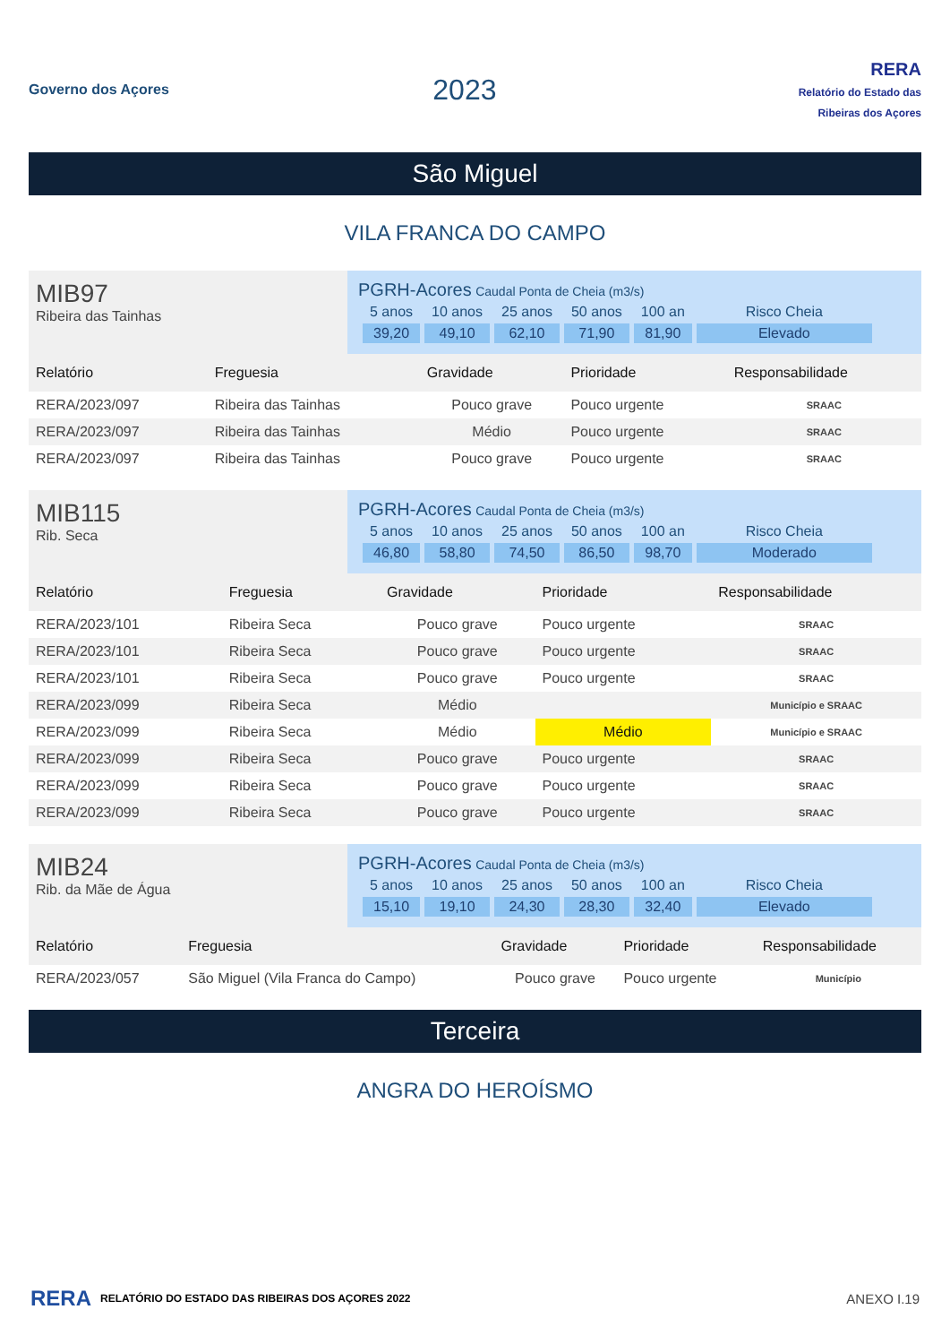Governo dos Açores
2023
RERA
Relatório do Estado das Ribeiras dos Açores
São Miguel
VILA FRANCA DO CAMPO
MIB97
Ribeira das Tainhas
PGRH-Acores Caudal Ponta de Cheia (m3/s)
| 5 anos | 10 anos | 25 anos | 50 anos | 100 an | Risco Cheia |
| 39,20 | 49,10 | 62,10 | 71,90 | 81,90 | Elevado |
| Relatório | Freguesia | Gravidade | Prioridade | Responsabilidade |
| --- | --- | --- | --- | --- |
| RERA/2023/097 | Ribeira das Tainhas | Pouco grave | Pouco urgente | SRAAC |
| RERA/2023/097 | Ribeira das Tainhas | Médio | Pouco urgente | SRAAC |
| RERA/2023/097 | Ribeira das Tainhas | Pouco grave | Pouco urgente | SRAAC |
MIB115
Rib. Seca
PGRH-Acores Caudal Ponta de Cheia (m3/s)
| 5 anos | 10 anos | 25 anos | 50 anos | 100 an | Risco Cheia |
| 46,80 | 58,80 | 74,50 | 86,50 | 98,70 | Moderado |
| Relatório | Freguesia | Gravidade | Prioridade | Responsabilidade |
| --- | --- | --- | --- | --- |
| RERA/2023/101 | Ribeira Seca | Pouco grave | Pouco urgente | SRAAC |
| RERA/2023/101 | Ribeira Seca | Pouco grave | Pouco urgente | SRAAC |
| RERA/2023/101 | Ribeira Seca | Pouco grave | Pouco urgente | SRAAC |
| RERA/2023/099 | Ribeira Seca | Médio | | Município e SRAAC |
| RERA/2023/099 | Ribeira Seca | Médio | Médio | Município e SRAAC |
| RERA/2023/099 | Ribeira Seca | Pouco grave | Pouco urgente | SRAAC |
| RERA/2023/099 | Ribeira Seca | Pouco grave | Pouco urgente | SRAAC |
| RERA/2023/099 | Ribeira Seca | Pouco grave | Pouco urgente | SRAAC |
MIB24
Rib. da Mãe de Água
PGRH-Acores Caudal Ponta de Cheia (m3/s)
| 5 anos | 10 anos | 25 anos | 50 anos | 100 an | Risco Cheia |
| 15,10 | 19,10 | 24,30 | 28,30 | 32,40 | Elevado |
| Relatório | Freguesia | Gravidade | Prioridade | Responsabilidade |
| --- | --- | --- | --- | --- |
| RERA/2023/057 | São Miguel (Vila Franca do Campo) | Pouco grave | Pouco urgente | Município |
Terceira
ANGRA DO HEROÍSMO
RERA RELATÓRIO DO ESTADO DAS RIBEIRAS DOS AÇORES 2022 ANEXO I.19